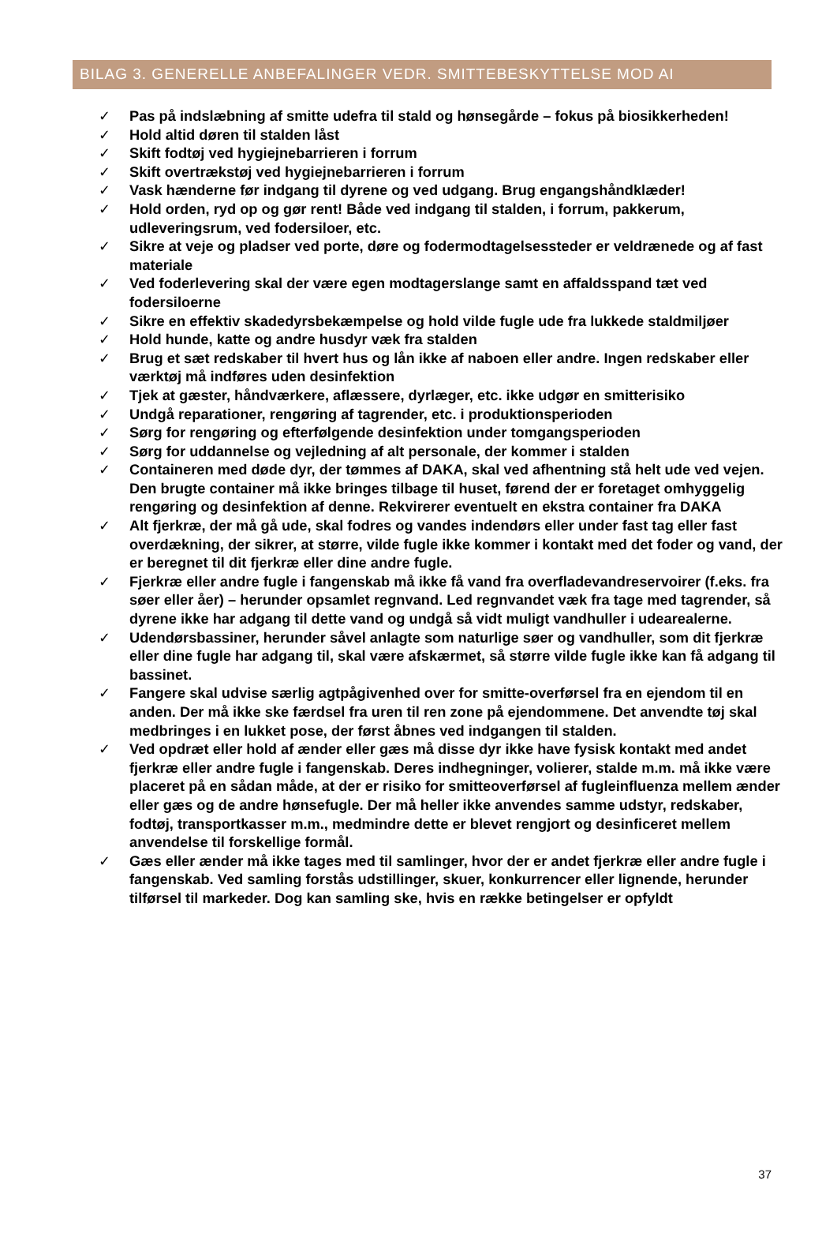BILAG 3. GENERELLE ANBEFALINGER VEDR. SMITTEBESKYTTELSE MOD AI
✓ Pas på indslæbning af smitte udefra til stald og hønsegårde – fokus på biosikkerheden!
✓ Hold altid døren til stalden låst
✓ Skift fodtøj ved hygiejnebarrieren i forrum
✓ Skift overtrækstøj ved hygiejnebarrieren i forrum
✓ Vask hænderne før indgang til dyrene og ved udgang. Brug engangshåndklæder!
✓ Hold orden, ryd op og gør rent! Både ved indgang til stalden, i forrum, pakkerum, udleveringsrum, ved fodersiloer, etc.
✓ Sikre at veje og pladser ved porte, døre og fodermodtagelsessteder er veldrænede og af fast materiale
✓ Ved foderlevering skal der være egen modtagerslange samt en affaldsspand tæt ved fodersiloerne
✓ Sikre en effektiv skadedyrsbekæmpelse og hold vilde fugle ude fra lukkede staldmiljøer
✓ Hold hunde, katte og andre husdyr væk fra stalden
✓ Brug et sæt redskaber til hvert hus og lån ikke af naboen eller andre. Ingen redskaber eller værktøj må indføres uden desinfektion
✓ Tjek at gæster, håndværkere, aflæssere, dyrlæger, etc. ikke udgør en smitterisiko
✓ Undgå reparationer, rengøring af tagrender, etc. i produktionsperioden
✓ Sørg for rengøring og efterfølgende desinfektion under tomgangsperioden
✓ Sørg for uddannelse og vejledning af alt personale, der kommer i stalden
✓ Containeren med døde dyr, der tømmes af DAKA, skal ved afhentning stå helt ude ved vejen. Den brugte container må ikke bringes tilbage til huset, førend der er foretaget omhyggelig rengøring og desinfektion af denne. Rekvirerer eventuelt en ekstra container fra DAKA
✓ Alt fjerkræ, der må gå ude, skal fodres og vandes indendørs eller under fast tag eller fast overdækning, der sikrer, at større, vilde fugle ikke kommer i kontakt med det foder og vand, der er beregnet til dit fjerkræ eller dine andre fugle.
✓ Fjerkræ eller andre fugle i fangenskab må ikke få vand fra overfladevandreservoirer (f.eks. fra søer eller åer) – herunder opsamlet regnvand. Led regnvandet væk fra tage med tagrender, så dyrene ikke har adgang til dette vand og undgå så vidt muligt vandhuller i udearealerne.
✓ Udendørsbassiner, herunder såvel anlagte som naturlige søer og vandhuller, som dit fjerkræ eller dine fugle har adgang til, skal være afskærmet, så større vilde fugle ikke kan få adgang til bassinet.
✓ Fangere skal udvise særlig agtpågivenhed over for smitte-overførsel fra en ejendom til en anden. Der må ikke ske færdsel fra uren til ren zone på ejendommene. Det anvendte tøj skal medbringes i en lukket pose, der først åbnes ved indgangen til stalden.
✓ Ved opdræt eller hold af ænder eller gæs må disse dyr ikke have fysisk kontakt med andet fjerkræ eller andre fugle i fangenskab. Deres indhegninger, volierer, stalde m.m. må ikke være placeret på en sådan måde, at der er risiko for smitteoverførsel af fugleinfluenza mellem ænder eller gæs og de andre hønsefugle. Der må heller ikke anvendes samme udstyr, redskaber, fodtøj, transportkasser m.m., medmindre dette er blevet rengjort og desinficeret mellem anvendelse til forskellige formål.
✓ Gæs eller ænder må ikke tages med til samlinger, hvor der er andet fjerkræ eller andre fugle i fangenskab. Ved samling forstås udstillinger, skuer, konkurrencer eller lignende, herunder tilførsel til markeder. Dog kan samling ske, hvis en række betingelser er opfyldt
37